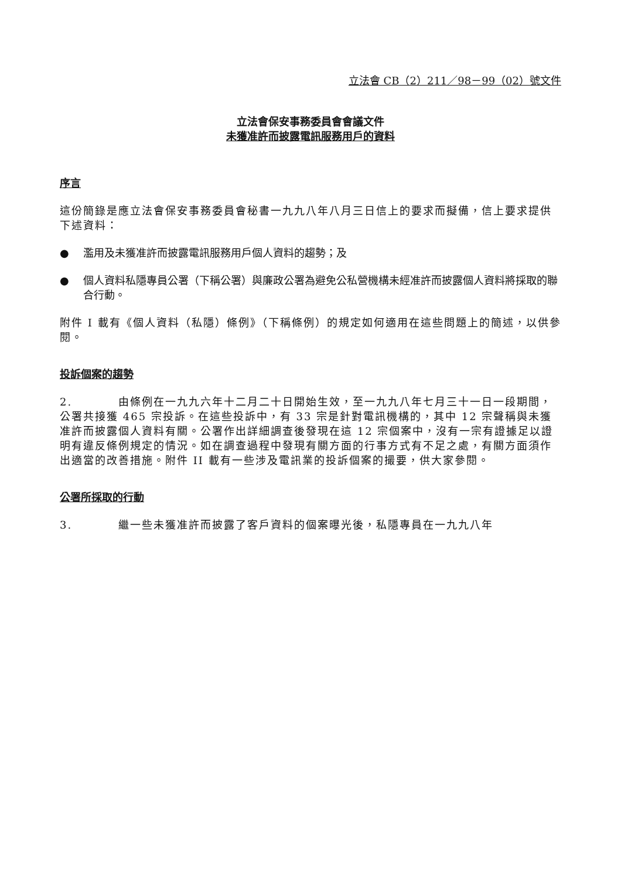立法會 CB（2）211／98－99（02）號文件
立法會保安事務委員會會議文件
未獲准許而披露電訊服務用戶的資料
序言
這份簡錄是應立法會保安事務委員會秘書一九九八年八月三日信上的要求而擬備，信上要求提供下述資料：
● 濫用及未獲准許而披露電訊服務用戶個人資料的趨勢；及
● 個人資料私隱專員公署（下稱公署）與廉政公署為避免公私營機構未經准許而披露個人資料將採取的聯合行動。
附件 I 載有《個人資料（私隱）條例》（下稱條例）的規定如何適用在這些問題上的簡述，以供參閱。
投訴個案的趨勢
2. 由條例在一九九六年十二月二十日開始生效，至一九九八年七月三十一日一段期間，公署共接獲 465 宗投訴。在這些投訴中，有 33 宗是針對電訊機構的，其中 12 宗聲稱與未獲准許而披露個人資料有關。公署作出詳細調查後發現在這 12 宗個案中，沒有一宗有證據足以證明有違反條例規定的情況。如在調查過程中發現有關方面的行事方式有不足之處，有關方面須作出適當的改善措施。附件 II 載有一些涉及電訊業的投訴個案的撮要，供大家參閱。
公署所採取的行動
3. 繼一些未獲准許而披露了客戶資料的個案曝光後，私隱專員在一九九八年